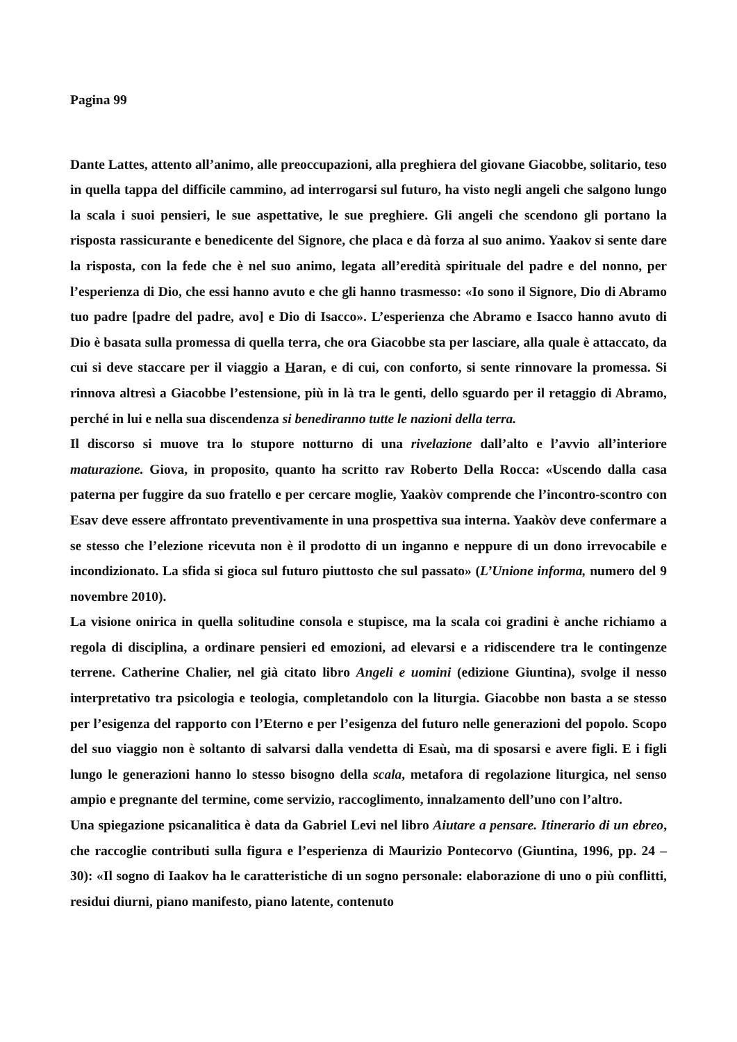Pagina 99
Dante Lattes, attento all’animo, alle preoccupazioni, alla preghiera del giovane Giacobbe, solitario, teso in quella tappa del difficile cammino, ad interrogarsi sul futuro, ha visto negli angeli che salgono lungo la scala i suoi pensieri, le sue aspettative, le sue preghiere. Gli angeli che scendono gli portano la risposta rassicurante e benedicente del Signore, che placa e dà forza al suo animo. Yaakov si sente dare la risposta, con la fede che è nel suo animo, legata all’eredità spirituale del padre e del nonno, per l’esperienza di Dio, che essi hanno avuto e che gli hanno trasmesso: «Io sono il Signore, Dio di Abramo tuo padre [padre del padre, avo] e Dio di Isacco». L’esperienza che Abramo e Isacco hanno avuto di Dio è basata sulla promessa di quella terra, che ora Giacobbe sta per lasciare, alla quale è attaccato, da cui si deve staccare per il viaggio a Haran, e di cui, con conforto, si sente rinnovare la promessa. Si rinnova altresì a Giacobbe l’estensione, più in là tra le genti, dello sguardo per il retaggio di Abramo, perché in lui e nella sua discendenza si benediranno tutte le nazioni della terra.
Il discorso si muove tra lo stupore notturno di una rivelazione dall’alto e l’avvio all’interiore maturazione. Giova, in proposito, quanto ha scritto rav Roberto Della Rocca: «Uscendo dalla casa paterna per fuggire da suo fratello e per cercare moglie, Yaakòv comprende che l’incontro-scontro con Esav deve essere affrontato preventivamente in una prospettiva sua interna. Yaakòv deve confermare a se stesso che l’elezione ricevuta non è il prodotto di un inganno e neppure di un dono irrevocabile e incondizionato. La sfida si gioca sul futuro piuttosto che sul passato» (L’Unione informa, numero del 9 novembre 2010).
La visione onirica in quella solitudine consola e stupisce, ma la scala coi gradini è anche richiamo a regola di disciplina, a ordinare pensieri ed emozioni, ad elevarsi e a ridiscendere tra le contingenze terrene. Catherine Chalier, nel già citato libro Angeli e uomini (edizione Giuntina), svolge il nesso interpretativo tra psicologia e teologia, completandolo con la liturgia. Giacobbe non basta a se stesso per l’esigenza del rapporto con l’Eterno e per l’esigenza del futuro nelle generazioni del popolo. Scopo del suo viaggio non è soltanto di salvarsi dalla vendetta di Esaù, ma di sposarsi e avere figli. E i figli lungo le generazioni hanno lo stesso bisogno della scala, metafora di regolazione liturgica, nel senso ampio e pregnante del termine, come servizio, raccoglimento, innalzamento dell’uno con l’altro.
Una spiegazione psicanalitica è data da Gabriel Levi nel libro Aiutare a pensare. Itinerario di un ebreo, che raccoglie contributi sulla figura e l’esperienza di Maurizio Pontecorvo (Giuntina, 1996, pp. 24 – 30): «Il sogno di Iaakov ha le caratteristiche di un sogno personale: elaborazione di uno o più conflitti, residui diurni, piano manifesto, piano latente, contenuto